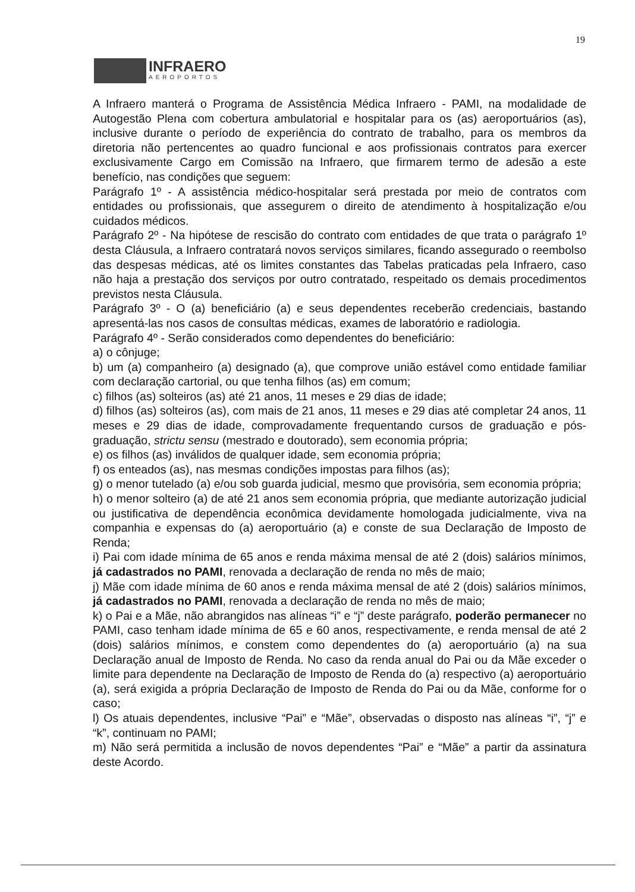19
INFRAERO
AEROPORTOS
A Infraero manterá o Programa de Assistência Médica Infraero - PAMI, na modalidade de Autogestão Plena com cobertura ambulatorial e hospitalar para os (as) aeroportuários (as), inclusive durante o período de experiência do contrato de trabalho, para os membros da diretoria não pertencentes ao quadro funcional e aos profissionais contratos para exercer exclusivamente Cargo em Comissão na Infraero, que firmarem termo de adesão a este benefício, nas condições que seguem:
Parágrafo 1º - A assistência médico-hospitalar será prestada por meio de contratos com entidades ou profissionais, que assegurem o direito de atendimento à hospitalização e/ou cuidados médicos.
Parágrafo 2º - Na hipótese de rescisão do contrato com entidades de que trata o parágrafo 1º desta Cláusula, a Infraero contratará novos serviços similares, ficando assegurado o reembolso das despesas médicas, até os limites constantes das Tabelas praticadas pela Infraero, caso não haja a prestação dos serviços por outro contratado, respeitado os demais procedimentos previstos nesta Cláusula.
Parágrafo 3º - O (a) beneficiário (a) e seus dependentes receberão credenciais, bastando apresentá-las nos casos de consultas médicas, exames de laboratório e radiologia.
Parágrafo 4º - Serão considerados como dependentes do beneficiário:
a) o cônjuge;
b) um (a) companheiro (a) designado (a), que comprove união estável como entidade familiar com declaração cartorial, ou que tenha filhos (as) em comum;
c) filhos (as) solteiros (as) até 21 anos, 11 meses e 29 dias de idade;
d) filhos (as) solteiros (as), com mais de 21 anos, 11 meses e 29 dias até completar 24 anos, 11 meses e 29 dias de idade, comprovadamente frequentando cursos de graduação e pós-graduação, strictu sensu (mestrado e doutorado), sem economia própria;
e) os filhos (as) inválidos de qualquer idade, sem economia própria;
f) os enteados (as), nas mesmas condições impostas para filhos (as);
g) o menor tutelado (a) e/ou sob guarda judicial, mesmo que provisória, sem economia própria;
h) o menor solteiro (a) de até 21 anos sem economia própria, que mediante autorização judicial ou justificativa de dependência econômica devidamente homologada judicialmente, viva na companhia e expensas do (a) aeroportuário (a) e conste de sua Declaração de Imposto de Renda;
i) Pai com idade mínima de 65 anos e renda máxima mensal de até 2 (dois) salários mínimos, já cadastrados no PAMI, renovada a declaração de renda no mês de maio;
j) Mãe com idade mínima de 60 anos e renda máxima mensal de até 2 (dois) salários mínimos, já cadastrados no PAMI, renovada a declaração de renda no mês de maio;
k) o Pai e a Mãe, não abrangidos nas alíneas “i” e “j” deste parágrafo, poderão permanecer no PAMI, caso tenham idade mínima de 65 e 60 anos, respectivamente, e renda mensal de até 2 (dois) salários mínimos, e constem como dependentes do (a) aeroportuário (a) na sua Declaração anual de Imposto de Renda. No caso da renda anual do Pai ou da Mãe exceder o limite para dependente na Declaração de Imposto de Renda do (a) respectivo (a) aeroportuário (a), será exigida a própria Declaração de Imposto de Renda do Pai ou da Mãe, conforme for o caso;
l) Os atuais dependentes, inclusive “Pai” e “Mãe”, observadas o disposto nas alíneas “i”, “j” e “k”, continuam no PAMI;
m) Não será permitida a inclusão de novos dependentes “Pai” e “Mãe” a partir da assinatura deste Acordo.